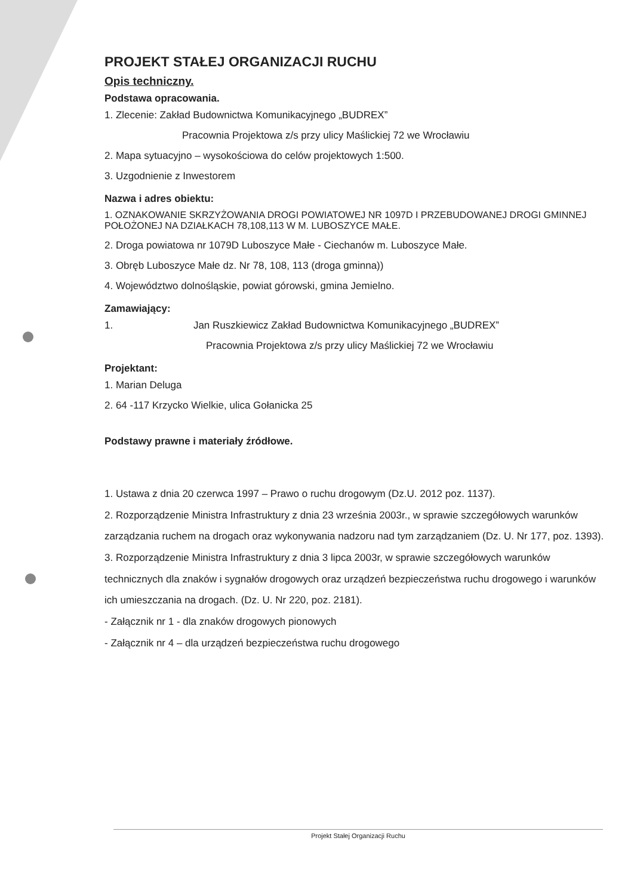PROJEKT STAŁEJ ORGANIZACJI RUCHU
Opis techniczny.
Podstawa opracowania.
1. Zlecenie: Zakład Budownictwa Komunikacyjnego „BUDREX”
Pracownia Projektowa z/s przy ulicy Maślickiej 72 we Wrocławiu
2. Mapa sytuacyjno – wysokościowa do celów projektowych 1:500.
3. Uzgodnienie z Inwestorem
Nazwa i adres obiektu:
1. OZNAKOWANIE SKRZYŻOWANIA DROGI POWIATOWEJ NR 1097D I PRZEBUDOWANEJ DROGI GMINNEJ POŁOŻONEJ NA DZIAŁKACH 78,108,113 W M. LUBOSZYCE MAŁE.
2. Droga powiatowa nr 1079D Luboszyce Małe - Ciechanów m. Luboszyce Małe.
3. Obręb Luboszyce Małe dz. Nr 78, 108, 113 (droga gminna))
4. Województwo dolnośląskie, powiat górowski, gmina Jemielno.
Zamawiający:
1. Jan Ruszkiewicz Zakład Budownictwa Komunikacyjnego „BUDREX”
Pracownia Projektowa z/s przy ulicy Maślickiej 72 we Wrocławiu
Projektant:
1. Marian Deluga
2. 64 -117 Krzycko Wielkie, ulica Gołanicka 25
Podstawy prawne i materiały źródłowe.
1. Ustawa z dnia 20 czerwca 1997 – Prawo o ruchu drogowym (Dz.U. 2012 poz. 1137).
2. Rozporządzenie Ministra Infrastruktury z dnia 23 września 2003r., w sprawie szczegółowych warunków zarządzania ruchem na drogach oraz wykonywania nadzoru nad tym zarządzaniem (Dz. U. Nr 177, poz. 1393).
3. Rozporządzenie Ministra Infrastruktury z dnia 3 lipca 2003r, w sprawie szczegółowych warunków technicznych dla znaków i sygnałów drogowych oraz urządzeń bezpieczeństwa ruchu drogowego i warunków ich umieszczania na drogach. (Dz. U. Nr 220, poz. 2181).
- Załącznik nr 1 - dla znaków drogowych pionowych
- Załącznik nr 4 – dla urządzeń bezpieczeństwa ruchu drogowego
Projekt Stałej Organizacji Ruchu